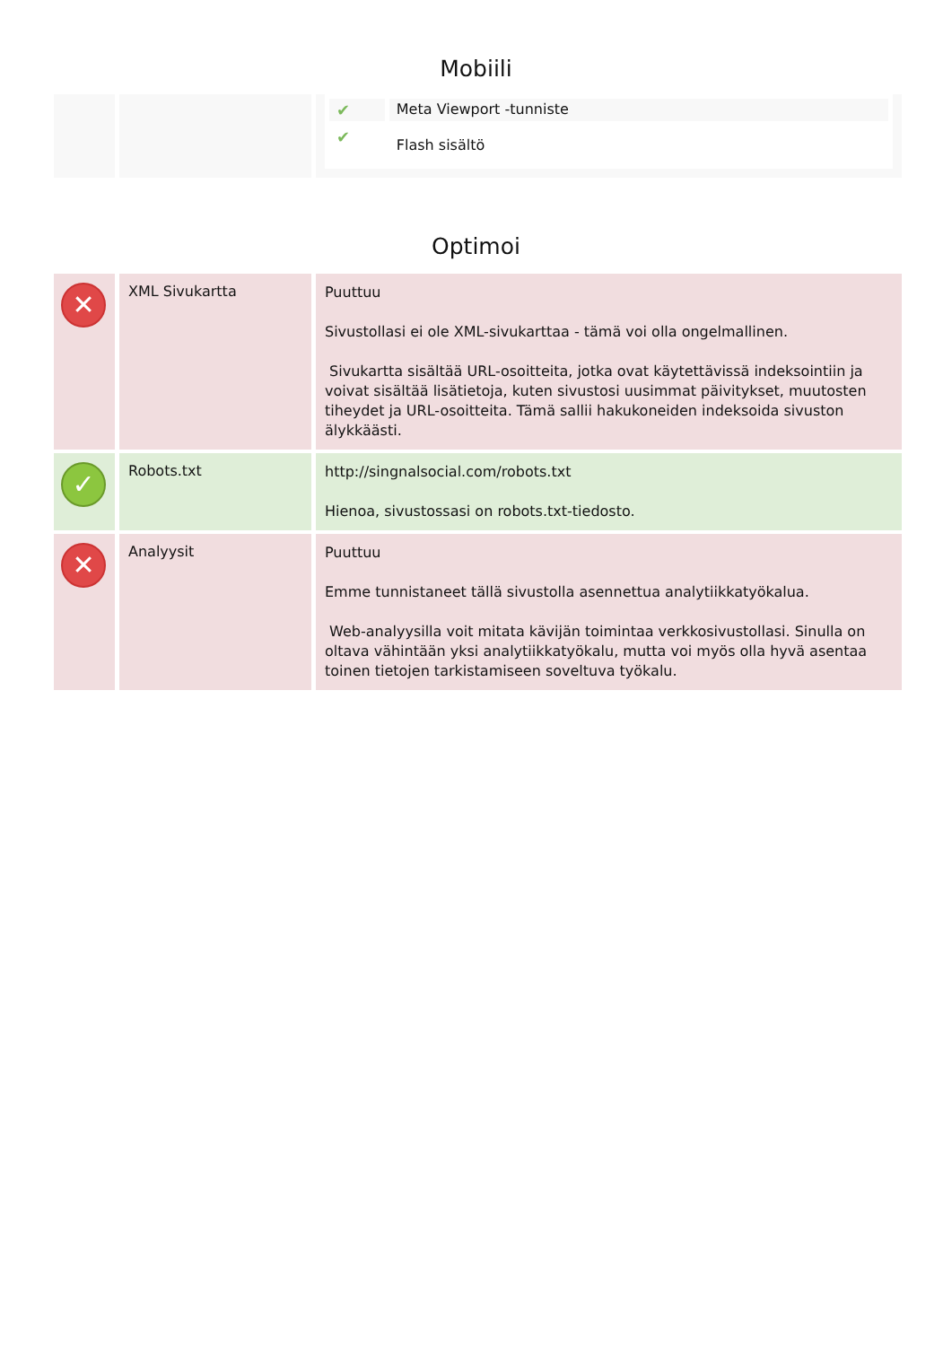Mobiili
| | | / ✔ / Meta Viewport -tunniste / / ✔ / Flash sisältö / |
Optimoi
| ✕ | XML Sivukartta | Puuttuu Sivustollasi ei ole XML-sivukarttaa - tämä voi olla ongelmallinen. Sivukartta sisältää URL-osoitteita, jotka ovat käytettävissä indeksointiin ja voivat sisältää lisätietoja, kuten sivustosi uusimmat päivitykset, muutosten tiheydet ja URL-osoitteita. Tämä sallii hakukoneiden indeksoida sivuston älykkäästi. |
| ✓ | Robots.txt | http://singnalsocial.com/robots.txt Hienoa, sivustossasi on robots.txt-tiedosto. |
| ✕ | Analyysit | Puuttuu Emme tunnistaneet tällä sivustolla asennettua analytiikkatyökalua. Web-analyysilla voit mitata kävijän toimintaa verkkosivustollasi. Sinulla on oltava vähintään yksi analytiikkatyökalu, mutta voi myös olla hyvä asentaa toinen tietojen tarkistamiseen soveltuva työkalu. |